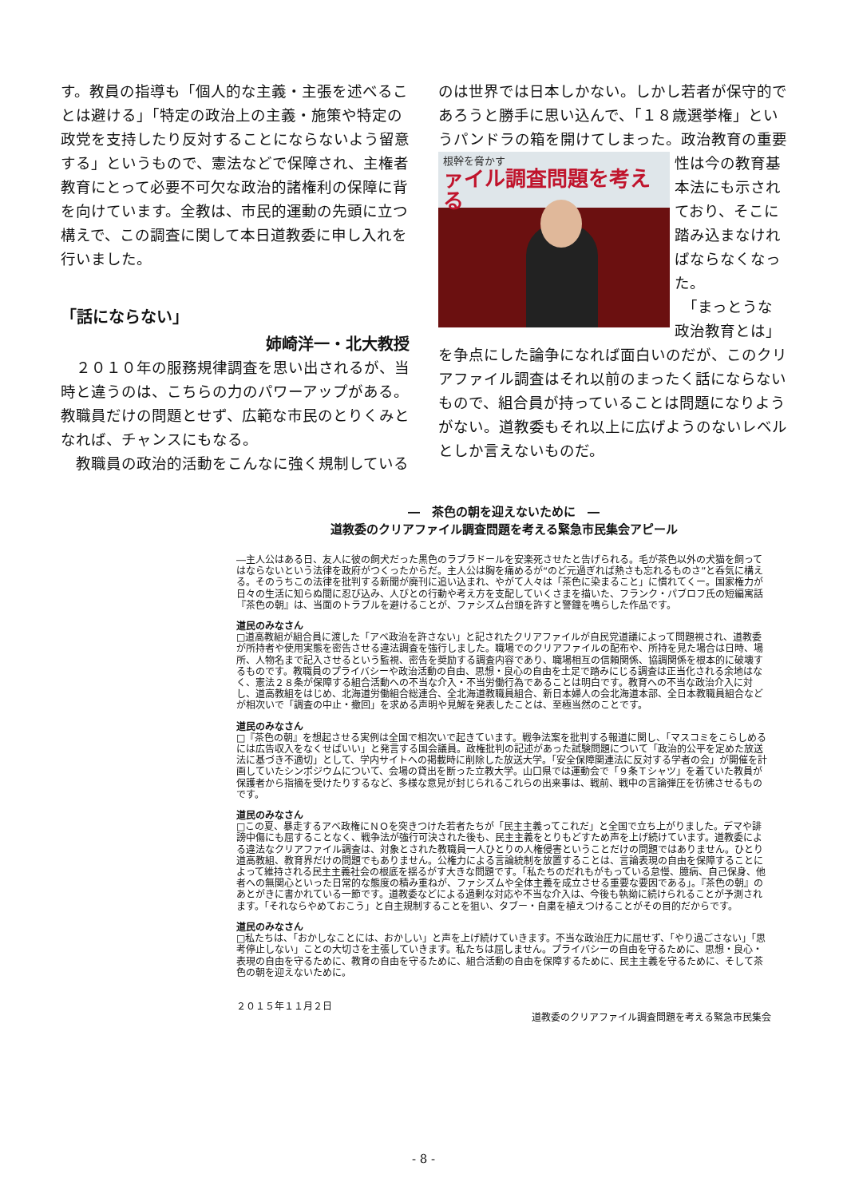す。教員の指導も「個人的な主義・主張を述べることは避ける」「特定の政治上の主義・施策や特定の政党を支持したり反対することにならないよう留意する」というもので、憲法などで保障され、主権者教育にとって必要不可欠な政治的諸権利の保障に背を向けています。全教は、市民的運動の先頭に立つ構えで、この調査に関して本日道教委に申し入れを行いました。
「話にならない」
姉崎洋一・北大教授
　２０１０年の服務規律調査を思い出されるが、当時と違うのは、こちらの力のパワーアップがある。教職員だけの問題とせず、広範な市民のとりくみとなれば、チャンスにもなる。
　教職員の政治的活動をこんなに強く規制している
のは世界では日本しかない。しかし若者が保守的であろうと勝手に思い込んで、「１８歳選挙権」というパンドラの箱を開けてしまった。政治教育の重要
根幹を脅かす
ァイル調査問題を考える
性は今の教育基本法にも示されており、そこに踏み込まなければならなくなった。
　「まっとうな政治教育とは」を争点にした論争になれば面白いのだが、このクリアファイル調査はそれ以前のまったく話にならないもので、組合員が持っていることは問題になりようがない。道教委もそれ以上に広げようのないレベルとしか言えないものだ。
―　茶色の朝を迎えないために　―
道教委のクリアファイル調査問題を考える緊急市民集会アピール
―主人公はある日、友人に彼の飼犬だった黒色のラブラドールを安楽死させたと告げられる。毛が茶色以外の犬猫を飼ってはならないという法律を政府がつくったからだ。主人公は胸を痛めるが“のど元過ぎれば熱さも忘れるものさ”と呑気に構える。そのうちこの法律を批判する新聞が廃刊に追い込まれ、やがて人々は「茶色に染まること」に慣れてくー。国家権力が日々の生活に知らぬ間に忍び込み、人びとの行動や考え方を支配していくさまを描いた、フランク・パブロフ氏の短編寓話『茶色の朝』は、当面のトラブルを避けることが、ファシズム台頭を許すと警鐘を鳴らした作品です。
道民のみなさん
□道高教組が組合員に渡した「アベ政治を許さない」と記されたクリアファイルが自民党道議によって問題視され、道教委が所持者や使用実態を密告させる違法調査を強行しました。職場でのクリアファイルの配布や、所持を見た場合は日時、場所、人物名まで記入させるという監視、密告を奨励する調査内容であり、職場相互の信頼関係、協調関係を根本的に破壊するものです。教職員のプライバシーや政治活動の自由、思想・良心の自由を土足で踏みにじる調査は正当化される余地はなく、憲法２８条が保障する組合活動への不当な介入・不当労働行為であることは明白です。教育への不当な政治介入に対し、道高教組をはじめ、北海道労働組合総連合、全北海道教職員組合、新日本婦人の会北海道本部、全日本教職員組合などが相次いで「調査の中止・撤回」を求める声明や見解を発表したことは、至極当然のことです。
道民のみなさん
□『茶色の朝』を想起させる実例は全国で相次いで起きています。戦争法案を批判する報道に関し、「マスコミをこらしめるには広告収入をなくせばいい」と発言する国会議員。政権批判の記述があった試験問題について「政治的公平を定めた放送法に基づき不適切」として、学内サイトへの掲載時に削除した放送大学。「安全保障関連法に反対する学者の会」が開催を計画していたシンポジウムについて、会場の貸出を断った立教大学。山口県では運動会で「９条Ｔシャツ」を着ていた教員が保護者から指摘を受けたりするなど、多様な意見が封じられるこれらの出来事は、戦前、戦中の言論弾圧を彷彿させるものです。
道民のみなさん
□この夏、暴走するアベ政権にＮＯを突きつけた若者たちが「民主主義ってこれだ」と全国で立ち上がりました。デマや誹謗中傷にも屈することなく、戦争法が強行可決された後も、民主主義をとりもどすため声を上げ続けています。道教委による違法なクリアファイル調査は、対象とされた教職員一人ひとりの人権侵害ということだけの問題ではありません。ひとり道高教組、教育界だけの問題でもありません。公権力による言論統制を放置することは、言論表現の自由を保障することによって維持される民主主義社会の根底を揺るがす大きな問題です。「私たちのだれもがもっている怠慢、臆病、自己保身、他者への無関心といった日常的な態度の積み重ねが、ファシズムや全体主義を成立させる重要な要因である」。『茶色の朝』のあとがきに書かれている一節です。道教委などによる過剰な対応や不当な介入は、今後も執拗に続けられることが予測されます。「それならやめておこう」と自主規制することを狙い、タブー・自粛を植えつけることがその目的だからです。
道民のみなさん
□私たちは、「おかしなことには、おかしい」と声を上げ続けていきます。不当な政治圧力に屈せず、「やり過ごさない」「思考停止しない」ことの大切さを主張していきます。私たちは屈しません。プライバシーの自由を守るために、思想・良心・表現の自由を守るために、教育の自由を守るために、組合活動の自由を保障するために、民主主義を守るために、そして茶色の朝を迎えないために。
２０１５年１１月２日
道教委のクリアファイル調査問題を考える緊急市民集会
- 8 -